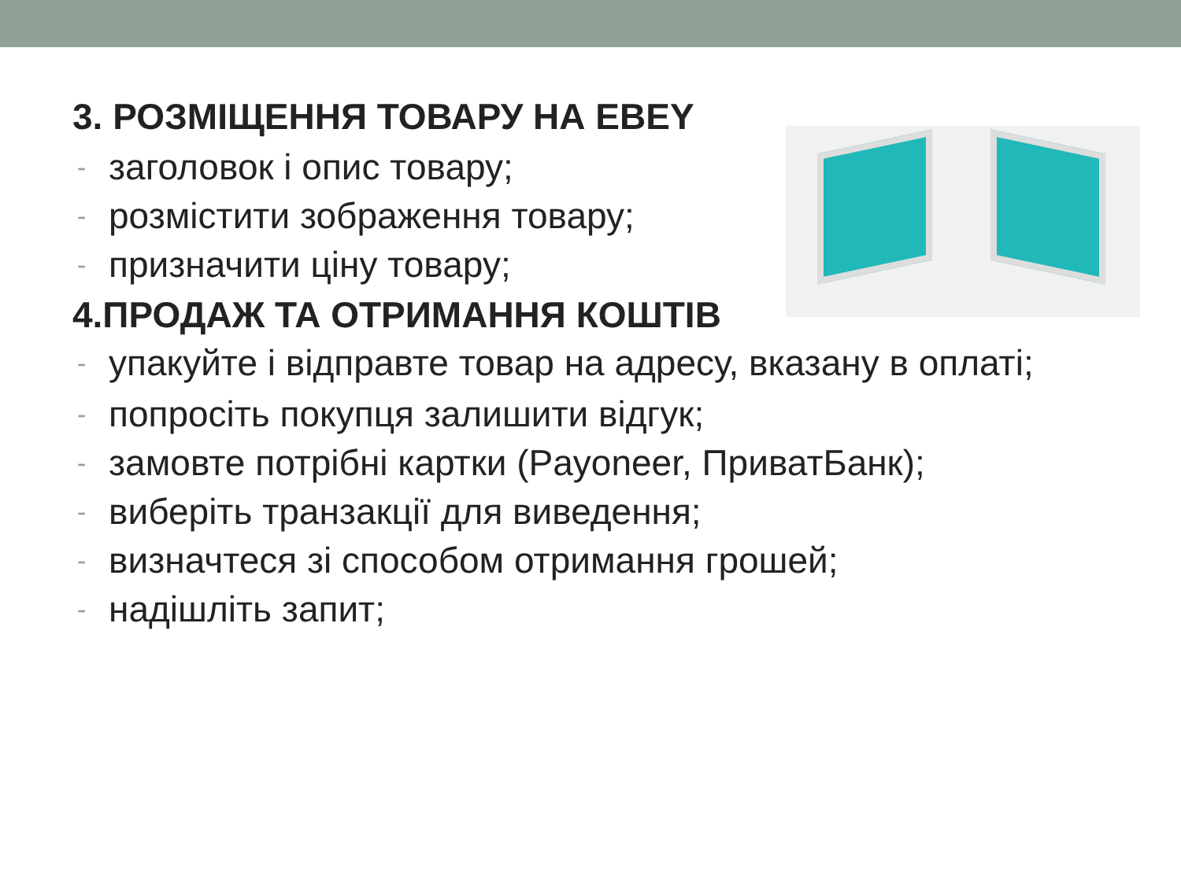3. РОЗМІЩЕННЯ ТОВАРУ НА EBEY
- заголовок і опис товару;
- розмістити зображення товару;
- призначити ціну товару;
4.ПРОДАЖ ТА ОТРИМАННЯ КОШТІВ
- упакуйте і відправте товар на адресу, вказану в оплаті;
- попросіть покупця залишити відгук;
- замовте потрібні картки (Payoneer, ПриватБанк);
- виберіть транзакції для виведення;
- визначтеся зі способом отримання грошей;
- надішліть запит;